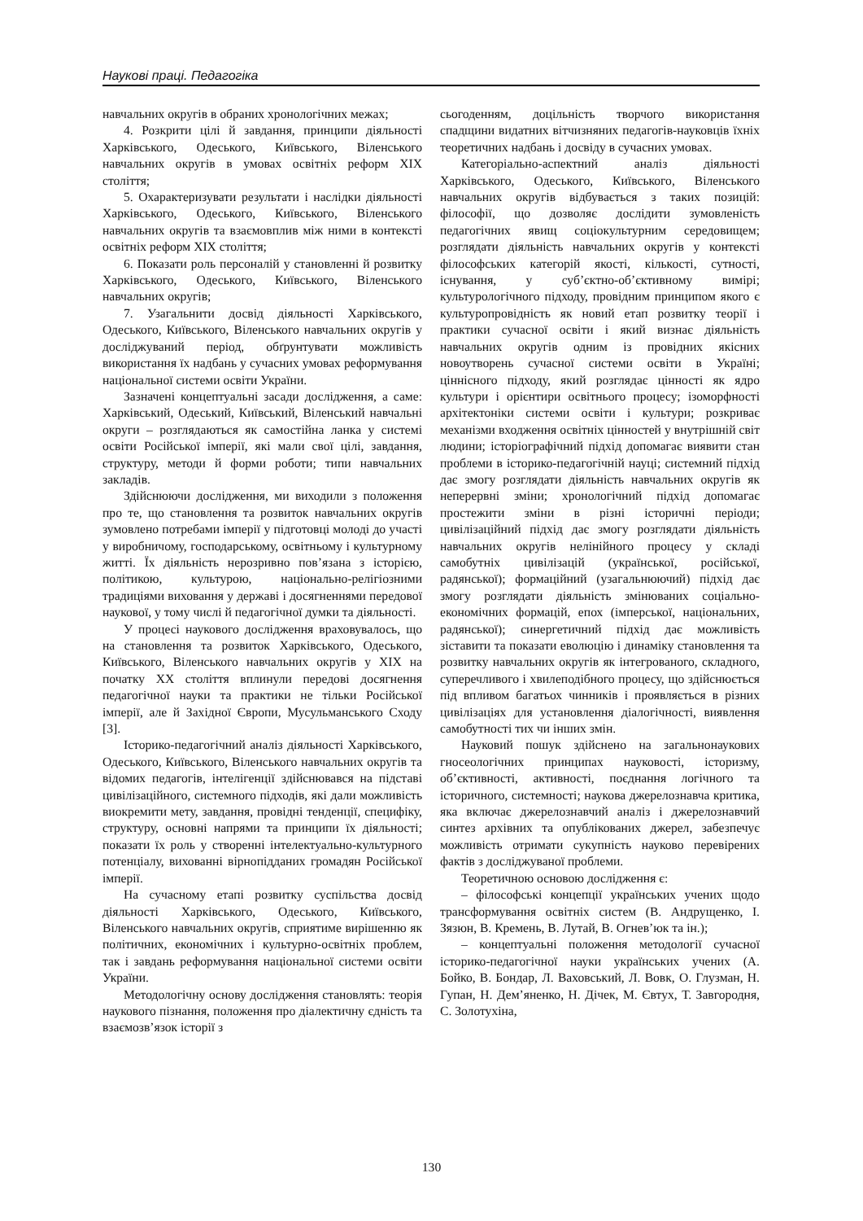Наукові праці. Педагогіка
навчальних округів в обраних хронологічних межах;
4. Розкрити цілі й завдання, принципи діяльності Харківського, Одеського, Київського, Віленського навчальних округів в умовах освітніх реформ ХІХ століття;
5. Охарактеризувати результати і наслідки діяльності Харківського, Одеського, Київського, Віленського навчальних округів та взаємовплив між ними в контексті освітніх реформ ХІХ століття;
6. Показати роль персоналій у становленні й розвитку Харківського, Одеського, Київського, Віленського навчальних округів;
7. Узагальнити досвід діяльності Харківського, Одеського, Київського, Віленського навчальних округів у досліджуваний період, обґрунтувати можливість використання їх надбань у сучасних умовах реформування національної системи освіти України.
Зазначені концептуальні засади дослідження, а саме: Харківський, Одеський, Київський, Віленський навчальні округи – розглядаються як самостійна ланка у системі освіти Російської імперії, які мали свої цілі, завдання, структуру, методи й форми роботи; типи навчальних закладів.
Здійснюючи дослідження, ми виходили з положення про те, що становлення та розвиток навчальних округів зумовлено потребами імперії у підготовці молоді до участі у виробничому, господарському, освітньому і культурному житті. Їх діяльність нерозривно пов’язана з історією, політикою, культурою, національно-релігіозними традиціями виховання у державі і досягненнями передової наукової, у тому числі й педагогічної думки та діяльності.
У процесі наукового дослідження враховувалось, що на становлення та розвиток Харківського, Одеського, Київського, Віленського навчальних округів у ХІХ на початку ХХ століття вплинули передові досягнення педагогічної науки та практики не тільки Російської імперії, але й Західної Європи, Мусульманського Сходу [3].
Історико-педагогічний аналіз діяльності Харківського, Одеського, Київського, Віленського навчальних округів та відомих педагогів, інтелігенції здійснювався на підставі цивілізаційного, системного підходів, які дали можливість виокремити мету, завдання, провідні тенденції, специфіку, структуру, основні напрями та принципи їх діяльності; показати їх роль у створенні інтелектуально-культурного потенціалу, вихованні вірнопідданих громадян Російської імперії.
На сучасному етапі розвитку суспільства досвід діяльності Харківського, Одеського, Київського, Віленського навчальних округів, сприятиме вирішенню як політичних, економічних і культурно-освітніх проблем, так і завдань реформування національної системи освіти України.
Методологічну основу дослідження становлять: теорія наукового пізнання, положення про діалектичну єдність та взаємозв’язок історії з
сьогоденням, доцільність творчого використання спадщини видатних вітчизняних педагогів-науковців їхніх теоретичних надбань і досвіду в сучасних умовах.
Категоріально-аспектний аналіз діяльності Харківського, Одеського, Київського, Віленського навчальних округів відбувається з таких позицій: філософії, що дозволяє дослідити зумовленість педагогічних явищ соціокультурним середовищем; розглядати діяльність навчальних округів у контексті філософських категорій якості, кількості, сутності, існування, у суб’єктно-об’єктивному вимірі; культурологічного підходу, провідним принципом якого є культуропровідність як новий етап розвитку теорії і практики сучасної освіти і який визнає діяльність навчальних округів одним із провідних якісних новоутворень сучасної системи освіти в Україні; ціннісного підходу, який розглядає цінності як ядро культури і орієнтири освітнього процесу; ізоморфності архітектоніки системи освіти і культури; розкриває механізми входження освітніх цінностей у внутрішній світ людини; історіографічний підхід допомагає виявити стан проблеми в історико-педагогічній науці; системний підхід дає змогу розглядати діяльність навчальних округів як неперервні зміни; хронологічний підхід допомагає простежити зміни в різні історичні періоди; цивілізаційний підхід дає змогу розглядати діяльність навчальних округів нелінійного процесу у складі самобутніх цивілізацій (української, російської, радянської); формаційний (узагальнюючий) підхід дає змогу розглядати діяльність змінюваних соціально-економічних формацій, епох (імперської, національних, радянської); синергетичний підхід дає можливість зіставити та показати еволюцію і динаміку становлення та розвитку навчальних округів як інтегрованого, складного, суперечливого і хвилеподібного процесу, що здійснюється під впливом багатьох чинників і проявляється в різних цивілізаціях для установлення діалогічності, виявлення самобутності тих чи інших змін.
Науковий пошук здійснено на загальнонаукових гносеологічних принципах науковості, історизму, об’єктивності, активності, поєднання логічного та історичного, системності; наукова джерелознавча критика, яка включає джерелознавчий аналіз і джерелознавчий синтез архівних та опублікованих джерел, забезпечує можливість отримати сукупність науково перевірених фактів з досліджуваної проблеми.
Теоретичною основою дослідження є:
– філософські концепції українських учених щодо трансформування освітніх систем (В. Андрущенко, І. Зязюн, В. Кремень, В. Лутай, В. Огнев’юк та ін.);
– концептуальні положення методології сучасної історико-педагогічної науки українських учених (А. Бойко, В. Бондар, Л. Ваховський, Л. Вовк, О. Глузман, Н. Гупан, Н. Дем’яненко, Н. Дічек, М. Євтух, Т. Завгородня, С. Золотухіна,
130